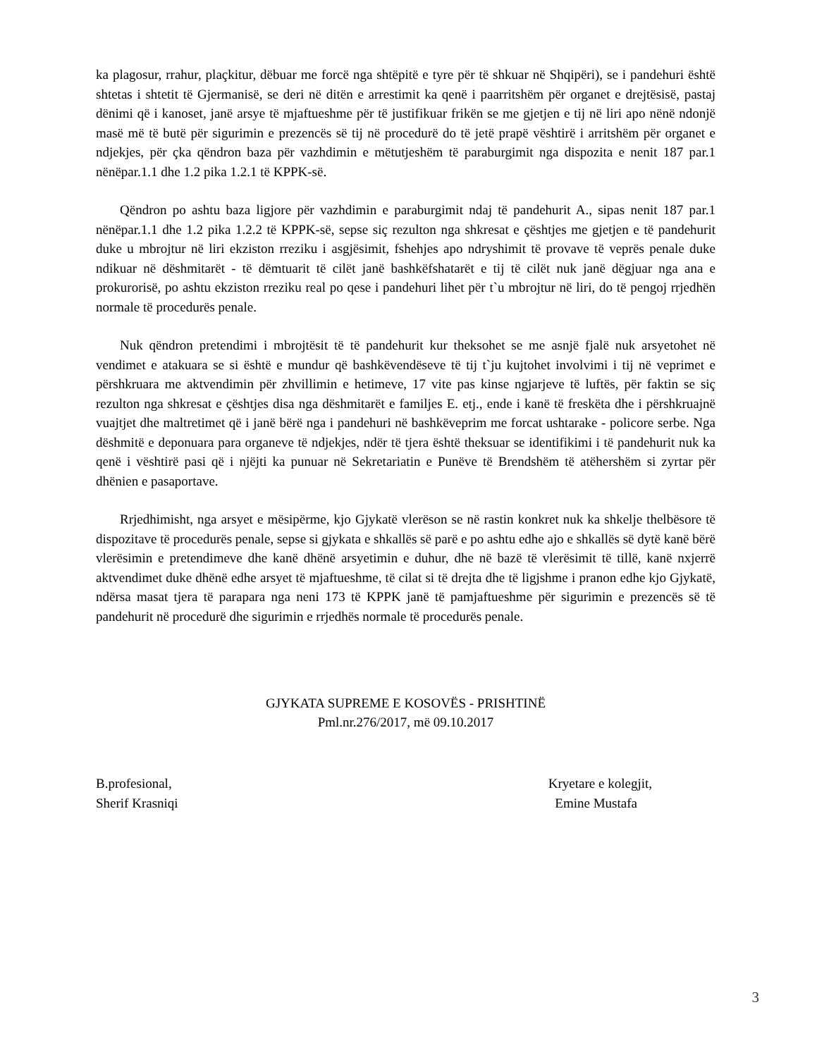ka plagosur, rrahur, plaçkitur, dëbuar me forcë nga shtëpitë e tyre për të shkuar në Shqipëri), se i pandehuri është shtetas i shtetit të Gjermanisë, se deri në ditën e arrestimit ka qenë i paarritshëm për organet e drejtësisë, pastaj dënimi që i kanoset, janë arsye të mjaftueshme për të justifikuar frikën se me gjetjen e tij në liri apo nënë ndonjë masë më të butë për sigurimin e prezencës së tij në procedurë do të jetë prapë vështirë i arritshëm për organet e ndjekjes, për çka qëndron baza për vazhdimin e mëtutjeshëm të paraburgimit nga dispozita e nenit 187 par.1 nënëpar.1.1 dhe 1.2 pika 1.2.1 të KPPK-së.
Qëndron po ashtu baza ligjore për vazhdimin e paraburgimit ndaj të pandehurit A., sipas nenit 187 par.1 nënëpar.1.1 dhe 1.2 pika 1.2.2 të KPPK-së, sepse siç rezulton nga shkresat e çështjes me gjetjen e të pandehurit duke u mbrojtur në liri ekziston rreziku i asgjësimit, fshehjes apo ndryshimit të provave të veprës penale duke ndikuar në dëshmitarët - të dëmtuarit të cilët janë bashkëfshatarët e tij të cilët nuk janë dëgjuar nga ana e prokurorisë, po ashtu ekziston rreziku real po qese i pandehuri lihet për t`u mbrojtur në liri, do të pengoj rrjedhën normale të procedurës penale.
Nuk qëndron pretendimi i mbrojtësit të të pandehurit kur theksohet se me asnjë fjalë nuk arsyetohet në vendimet e atakuara se si është e mundur që bashkëvendëseve të tij t`ju kujtohet involvimi i tij në veprimet e përshkruara me aktvendimin për zhvillimin e hetimeve, 17 vite pas kinse ngjarjeve të luftës, për faktin se siç rezulton nga shkresat e çështjes disa nga dëshmitarët e familjes E. etj., ende i kanë të freskëta dhe i përshkruajnë vuajtjet dhe maltretimet që i janë bërë nga i pandehuri në bashkëveprim me forcat ushtarake - policore serbe. Nga dëshmitë e deponuara para organeve të ndjekjes, ndër të tjera është theksuar se identifikimi i të pandehurit nuk ka qenë i vështirë pasi që i njëjti ka punuar në Sekretariatin e Punëve të Brendshëm të atëhershëm si zyrtar për dhënien e pasaportave.
Rrjedhimisht, nga arsyet e mësipërme, kjo Gjykatë vlerëson se në rastin konkret nuk ka shkelje thelbësore të dispozitave të procedurës penale, sepse si gjykata e shkallës së parë e po ashtu edhe ajo e shkallës së dytë kanë bërë vlerësimin e pretendimeve dhe kanë dhënë arsyetimin e duhur, dhe në bazë të vlerësimit të tillë, kanë nxjerrë aktvendimet duke dhënë edhe arsyet të mjaftueshme, të cilat si të drejta dhe të ligjshme i pranon edhe kjo Gjykatë, ndërsa masat tjera të parapara nga neni 173 të KPPK janë të pamjaftueshme për sigurimin e prezencës së të pandehurit në procedurë dhe sigurimin e rrjedhës normale të procedurës penale.
GJYKATA SUPREME E KOSOVËS - PRISHTINË
Pml.nr.276/2017, më 09.10.2017
B.profesional,
Sherif Krasniqi
Kryetare e kolegjit,
Emine Mustafa
3